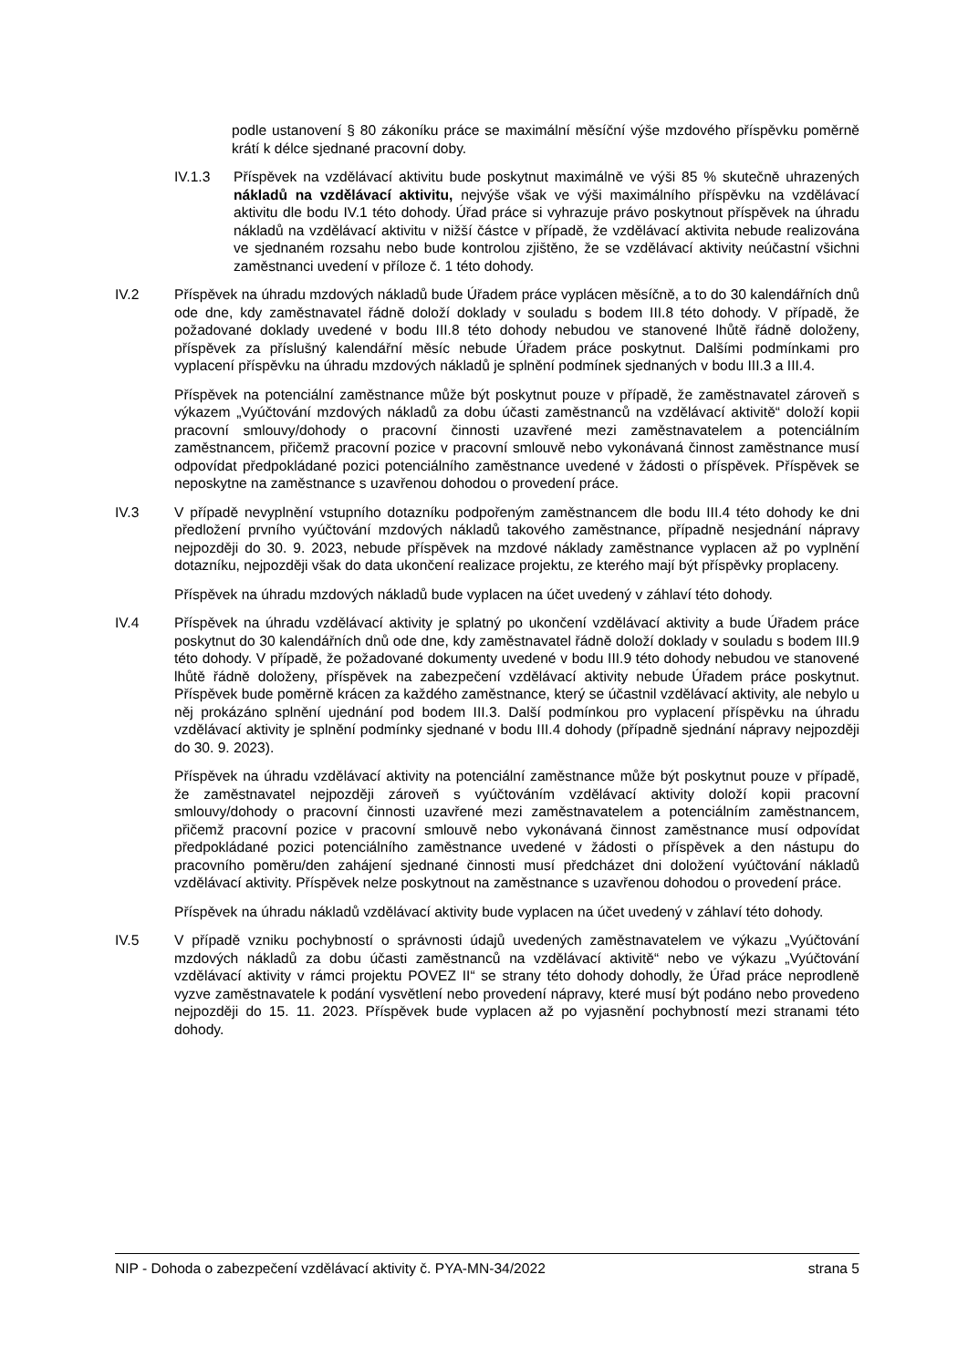podle ustanovení § 80 zákoníku práce se maximální měsíční výše mzdového příspěvku poměrně krátí k délce sjednané pracovní doby.
IV.1.3 Příspěvek na vzdělávací aktivitu bude poskytnut maximálně ve výši 85 % skutečně uhrazených nákladů na vzdělávací aktivitu, nejvýše však ve výši maximálního příspěvku na vzdělávací aktivitu dle bodu IV.1 této dohody. Úřad práce si vyhrazuje právo poskytnout příspěvek na úhradu nákladů na vzdělávací aktivitu v nižší částce v případě, že vzdělávací aktivita nebude realizována ve sjednaném rozsahu nebo bude kontrolou zjištěno, že se vzdělávací aktivity neúčastní všichni zaměstnanci uvedení v příloze č. 1 této dohody.
IV.2 Příspěvek na úhradu mzdových nákladů bude Úřadem práce vyplácen měsíčně, a to do 30 kalendářních dnů ode dne, kdy zaměstnavatel řádně doloží doklady v souladu s bodem III.8 této dohody. V případě, že požadované doklady uvedené v bodu III.8 této dohody nebudou ve stanovené lhůtě řádně doloženy, příspěvek za příslušný kalendářní měsíc nebude Úřadem práce poskytnut. Dalšími podmínkami pro vyplacení příspěvku na úhradu mzdových nákladů je splnění podmínek sjednaných v bodu III.3 a III.4.
Příspěvek na potenciální zaměstnance může být poskytnut pouze v případě, že zaměstnavatel zároveň s výkazem „Vyúčtování mzdových nákladů za dobu účasti zaměstnanců na vzdělávací aktivitě“ doloží kopii pracovní smlouvy/dohody o pracovní činnosti uzavřené mezi zaměstnavatelem a potenciálním zaměstnancem, přičemž pracovní pozice v pracovní smlouvě nebo vykonávaná činnost zaměstnance musí odpovídat předpokládané pozici potenciálního zaměstnance uvedené v žádosti o příspěvek. Příspěvek se neposkytne na zaměstnance s uzavřenou dohodou o provedení práce.
IV.3 V případě nevyplnění vstupního dotazníku podpořeným zaměstnancem dle bodu III.4 této dohody ke dni předložení prvního vyúčtování mzdových nákladů takového zaměstnance, případně nesjednání nápravy nejpozději do 30. 9. 2023, nebude příspěvek na mzdové náklady zaměstnance vyplacen až po vyplnění dotazníku, nejpozději však do data ukončení realizace projektu, ze kterého mají být příspěvky proplaceny.
Příspěvek na úhradu mzdových nákladů bude vyplacen na účet uvedený v záhlaví této dohody.
IV.4 Příspěvek na úhradu vzdělávací aktivity je splatný po ukončení vzdělávací aktivity a bude Úřadem práce poskytnut do 30 kalendářních dnů ode dne, kdy zaměstnavatel řádně doloží doklady v souladu s bodem III.9 této dohody. V případě, že požadované dokumenty uvedené v bodu III.9 této dohody nebudou ve stanovené lhůtě řádně doloženy, příspěvek na zabezpečení vzdělávací aktivity nebude Úřadem práce poskytnut. Příspěvek bude poměrně krácen za každého zaměstnance, který se účastnil vzdělávací aktivity, ale nebylo u něj prokázáno splnění ujednání pod bodem III.3. Další podmínkou pro vyplacení příspěvku na úhradu vzdělávací aktivity je splnění podmínky sjednané v bodu III.4 dohody (případně sjednání nápravy nejpozději do 30. 9. 2023).
Příspěvek na úhradu vzdělávací aktivity na potenciální zaměstnance může být poskytnut pouze v případě, že zaměstnavatel nejpozději zároveň s vyúčtováním vzdělávací aktivity doloží kopii pracovní smlouvy/dohody o pracovní činnosti uzavřené mezi zaměstnavatelem a potenciálním zaměstnancem, přičemž pracovní pozice v pracovní smlouvě nebo vykonávaná činnost zaměstnance musí odpovídat předpokládané pozici potenciálního zaměstnance uvedené v žádosti o příspěvek a den nástupu do pracovního poměru/den zahájení sjednané činnosti musí předcházet dni doložení vyúčtování nákladů vzdělávací aktivity. Příspěvek nelze poskytnout na zaměstnance s uzavřenou dohodou o provedení práce.
Příspěvek na úhradu nákladů vzdělávací aktivity bude vyplacen na účet uvedený v záhlaví této dohody.
IV.5 V případě vzniku pochybností o správnosti údajů uvedených zaměstnavatelem ve výkazu „Vyúčtování mzdových nákladů za dobu účasti zaměstnanců na vzdělávací aktivitě“ nebo ve výkazu „Vyúčtování vzdělávací aktivity v rámci projektu POVEZ II“ se strany této dohody dohodly, že Úřad práce neprodleně vyzve zaměstnavatele k podání vysvětlení nebo provedení nápravy, které musí být podáno nebo provedeno nejpozději do 15. 11. 2023. Příspěvek bude vyplacen až po vyjasnění pochybností mezi stranami této dohody.
NIP - Dohoda o zabezpečení vzdělávací aktivity č. PYA-MN-34/2022 strana 5